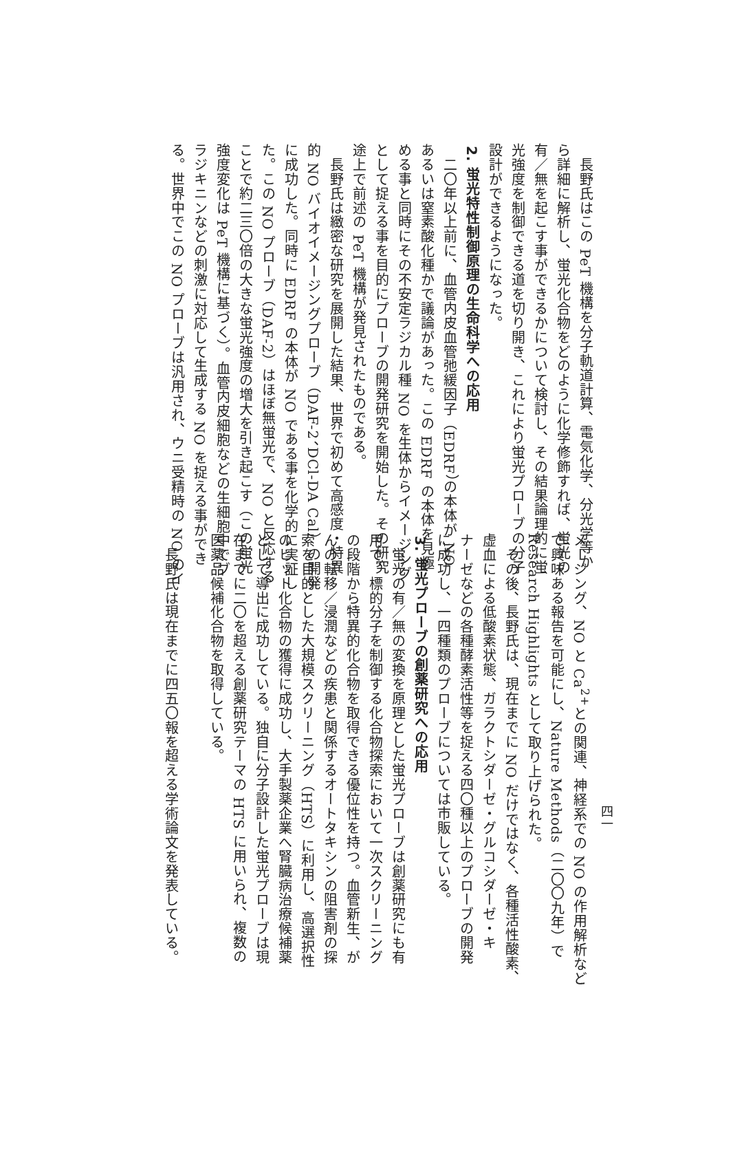長野氏はこの PeT 機構を分子軌道計算、電気化学、分光学等か
ら詳細に解析し、蛍光化合物をどのように化学修飾すれば、蛍光の
有／無を起こす事ができるかについて検討し、その結果論理的に蛍
光強度を制御できる道を切り開き、これにより蛍光プローブの分子
設計ができるようになった。
2. 蛍光特性制御原理の生命科学への応用
　二〇年以上前に、血管内皮血管弛緩因子（EDRF）の本体が NO
あるいは窒素酸化種かで議論があった。この EDRF の本体を見極
める事と同時にその不安定ラジカル種 NO を生体からイメージング
として捉える事を目的にプローブの開発研究を開始した。その研究
途上で前述の PeT 機構が発見されたものである。
　長野氏は緻密な研究を展開した結果、世界で初めて高感度・特異
的 NO バイオイメージングプローブ（DAF-2、DCl-DA Cal）の開発
に成功した。同時に EDRF の本体が NO である事を化学的に実証し
た。この NO プローブ（DAF-2）はほぼ無蛍光で、NO と反応する
ことで約二三〇倍の大きな蛍光強度の増大を引き起こす（この蛍光
強度変化は PeT 機構に基づく）。血管内皮細胞などの生細胞中でブ
ラジキニンなどの刺激に対応して生成する NO を捉える事ができ
る。世界中でこの NO プローブは汎用され、ウニ受精時の NO のイ
メージング、NO と Ca<sup>2+</sup>との関連、神経系での NO の作用解析など
で興味ある報告を可能にし、Nature Methods（二〇〇九年）で
Research Highlights として取り上げられた。
　その後、長野氏は、現在までに NO だけではなく、各種活性酸素、
虚血による低酸素状態、ガラクトシダーゼ・グルコシダーゼ・キ
ナーゼなどの各種酵素活性等を捉える四〇種以上のプローブの開発
に成功し、一四種類のプローブについては市販している。
3. 蛍光プローブの創薬研究への応用
　蛍光の有／無の変換を原理とした蛍光プローブは創薬研究にも有
用で、標的分子を制御する化合物探索において一次スクリーニング
の段階から特異的化合物を取得できる優位性を持つ。血管新生、が
んの転移／浸潤などの疾患と関係するオートタキシンの阻害剤の探
索を目的とした大規模スクリーニング（HTS）に利用し、高選択性
のヒット化合物の獲得に成功し、大手製薬企業へ腎臓病治療候補薬
として導出に成功している。独自に分子設計した蛍光プローブは現
在までに二〇を超える創薬研究テーマの HTS に用いられ、複数の
医薬品候補化合物を取得している。
　
　長野氏は現在までに四五〇報を超える学術論文を発表している。
四一